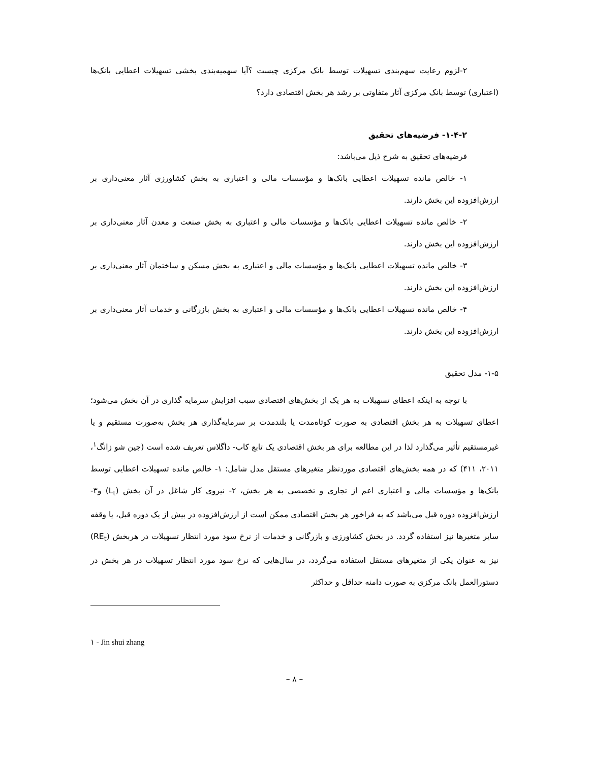۲-لزوم رعایت سهم‌بندی تسهیلات توسط بانک مرکزی چیست ؟آیا سهمیه‌بندی بخشی تسهیلات اعطایی بانک‌ها (اعتباری) توسط بانک مرکزی آثار متفاوتی بر رشد هر بخش اقتصادی دارد؟
۱-۴-۲- فرضیه‌های تحقیق
فرضیه‌های تحقیق به شرح ذیل می‌باشد:
۱- خالص مانده تسهیلات اعطایی بانک‌ها و مؤسسات مالی و اعتباری به بخش کشاورزی آثار معنی‌داری بر ارزش‌افزوده این بخش دارند.
۲- خالص مانده تسهیلات اعطایی بانک‌ها و مؤسسات مالی و اعتباری به بخش صنعت و معدن آثار معنی‌داری بر ارزش‌افزوده این بخش دارند.
۳- خالص مانده تسهیلات اعطایی بانک‌ها و مؤسسات مالی و اعتباری به بخش مسکن و ساختمان آثار معنی‌داری بر ارزش‌افزوده این بخش دارند.
۴- خالص مانده تسهیلات اعطایی بانک‌ها و مؤسسات مالی و اعتباری به بخش بازرگانی و خدمات آثار معنی‌داری بر ارزش‌افزوده این بخش دارند.
۱-۵- مدل تحقیق
با توجه به اینکه اعطای تسهیلات به هر یک از بخش‌های اقتصادی سبب افزایش سرمایه گذاری در آن بخش می‌شود؛ اعطای تسهیلات به هر بخش اقتصادی به صورت کوتاه‌مدت یا بلندمدت بر سرمایه‌گذاری هر بخش به‌صورت مستقیم و یا غیرمستقیم تأثیر می‌گذارد لذا در این مطالعه برای هر بخش اقتصادی یک تابع کاب- داگلاس تعریف شده است (جین شو زانگ<sup>۱</sup>، ۲۰۱۱، ۴۱۱) که در همه بخش‌های اقتصادی موردنظر متغیرهای مستقل مدل شامل: ۱- خالص مانده تسهیلات اعطایی توسط بانک‌ها و مؤسسات مالی و اعتباری اعم از تجاری و تخصصی به هر بخش، ۲- نیروی کار شاغل در آن بخش (L<sub>t</sub>) و۳- ارزش‌افزوده دوره قبل می‌باشد که به فراخور هر بخش اقتصادی ممکن است از ارزش‌افزوده در بیش از یک دوره قبل، یا وقفه سایر متغیرها نیز استفاده گردد. در بخش کشاورزی و بازرگانی و خدمات از نرخ سود مورد انتظار تسهیلات در هربخش (RE<sub>t</sub>) نیز به عنوان یکی از متغیرهای مستقل استفاده می‌گردد، در سال‌هایی که نرخ سود مورد انتظار تسهیلات در هر بخش در دستورالعمل بانک مرکزی به صورت دامنه حداقل و حداکثر
۱ - Jin shui zhang
– ۸ –